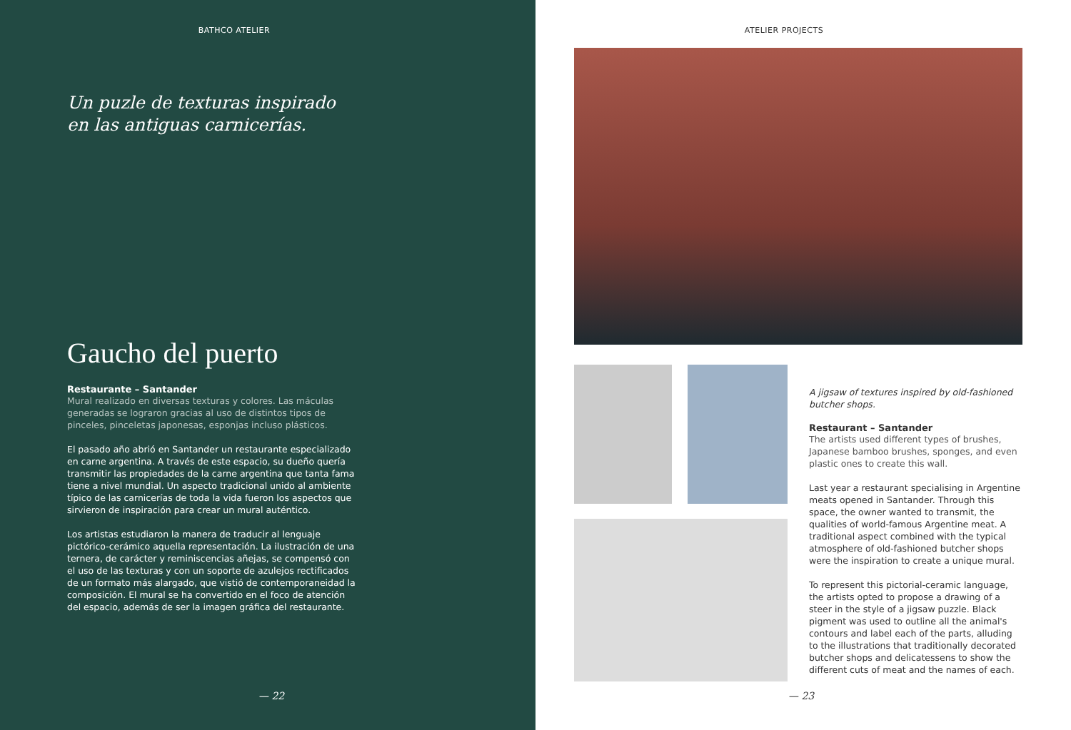BATHCO ATELIER
Un puzle de texturas inspirado
en las antiguas carnicerías.
Gaucho del puerto
Restaurante – Santander
Mural realizado en diversas texturas y colores. Las máculas generadas se lograron gracias al uso de distintos tipos de pinceles, pinceletas japonesas, esponjas incluso plásticos.
El pasado año abrió en Santander un restaurante especializado en carne argentina. A través de este espacio, su dueño quería transmitir las propiedades de la carne argentina que tanta fama tiene a nivel mundial. Un aspecto tradicional unido al ambiente típico de las carnicerías de toda la vida fueron los aspectos que sirvieron de inspiración para crear un mural auténtico.
Los artistas estudiaron la manera de traducir al lenguaje pictórico-cerámico aquella representación. La ilustración de una ternera, de carácter y reminiscencias añejas, se compensó con el uso de las texturas y con un soporte de azulejos rectificados de un formato más alargado, que vistió de contemporaneidad la composición. El mural se ha convertido en el foco de atención del espacio, además de ser la imagen gráfica del restaurante.
— 22
ATELIER PROJECTS
A jigsaw of textures inspired by old-fashioned butcher shops.
Restaurant – Santander
The artists used different types of brushes, Japanese bamboo brushes, sponges, and even plastic ones to create this wall.
Last year a restaurant specialising in Argentine meats opened in Santander. Through this space, the owner wanted to transmit, the qualities of world-famous Argentine meat. A traditional aspect combined with the typical atmosphere of old-fashioned butcher shops were the inspiration to create a unique mural.
To represent this pictorial-ceramic language, the artists opted to propose a drawing of a steer in the style of a jigsaw puzzle. Black pigment was used to outline all the animal's contours and label each of the parts, alluding to the illustrations that traditionally decorated butcher shops and delicatessens to show the different cuts of meat and the names of each.
— 23